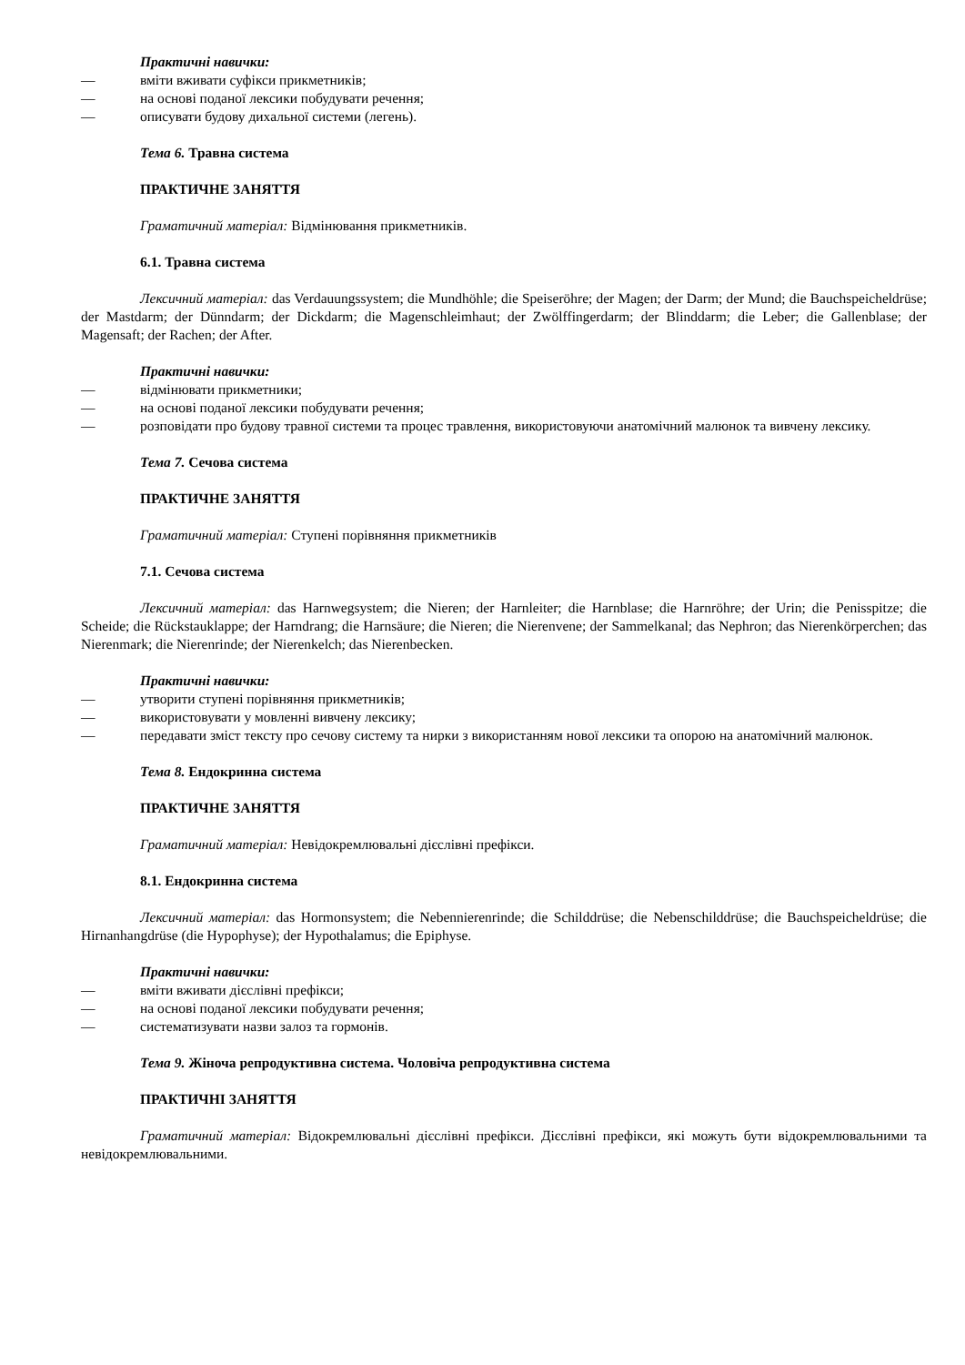Практичні навички:
— вміти вживати суфікси прикметників;
— на основі поданої лексики побудувати речення;
— описувати будову дихальної системи (легень).
Тема 6. Травна система
ПРАКТИЧНЕ ЗАНЯТТЯ
Граматичний матеріал: Відмінювання прикметників.
6.1. Травна система
Лексичний матеріал: das Verdauungssystem; die Mundhöhle; die Speiseröhre; der Magen; der Darm; der Mund; die Bauchspeicheldrüse; der Mastdarm; der Dünndarm; der Dickdarm; die Magenschleimhaut; der Zwölffingerdarm; der Blinddarm; die Leber; die Gallenblase; der Magensaft; der Rachen; der After.
Практичні навички:
— відмінювати прикметники;
— на основі поданої лексики побудувати речення;
— розповідати про будову травної системи та процес травлення, використовуючи анатомічний малюнок та вивчену лексику.
Тема 7. Сечова система
ПРАКТИЧНЕ ЗАНЯТТЯ
Граматичний матеріал: Ступені порівняння прикметників
7.1. Сечова система
Лексичний матеріал: das Harnwegsystem; die Nieren; der Harnleiter; die Harnblase; die Harnröhre; der Urin; die Penisspitze; die Scheide; die Rückstauklappe; der Harndrang; die Harnsäure; die Nieren; die Nierenvene; der Sammelkanal; das Nephron; das Nierenkörperchen; das Nierenmark; die Nierenrinde; der Nierenkelch; das Nierenbecken.
Практичні навички:
— утворити ступені порівняння прикметників;
— використовувати у мовленні вивчену лексику;
— передавати зміст тексту про сечову систему та нирки з використанням нової лексики та опорою на анатомічний малюнок.
Тема 8. Ендокринна система
ПРАКТИЧНЕ ЗАНЯТТЯ
Граматичний матеріал: Невідокремлювальні дієслівні префікси.
8.1. Ендокринна система
Лексичний матеріал: das Hormonsystem; die Nebennierenrinde; die Schilddrüse; die Nebenschilddrüse; die Bauchspeicheldrüse; die Hirnanhangdrüse (die Hypophyse); der Hypothalamus; die Epiphyse.
Практичні навички:
— вміти вживати дієслівні префікси;
— на основі поданої лексики побудувати речення;
— систематизувати назви залоз та гормонів.
Тема 9. Жіноча репродуктивна система. Чоловіча репродуктивна система
ПРАКТИЧНІ ЗАНЯТТЯ
Граматичний матеріал: Відокремлювальні дієслівні префікси. Дієслівні префікси, які можуть бути відокремлювальними та невідокремлювальними.